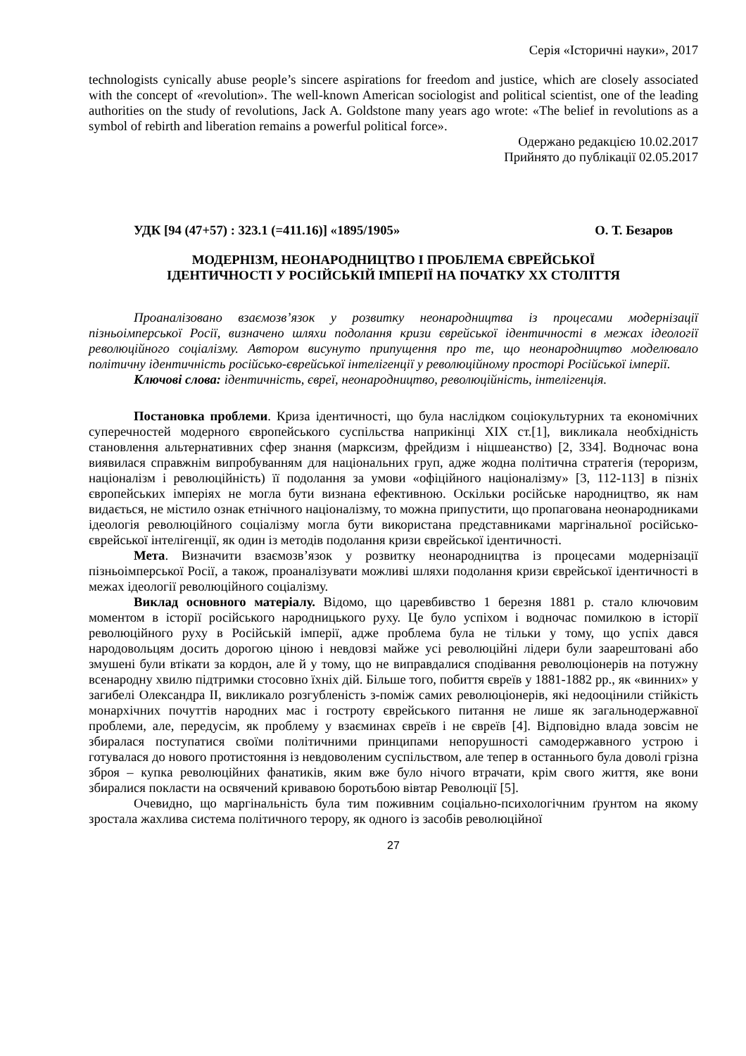Серія «Історичні науки», 2017
technologists cynically abuse people’s sincere aspirations for freedom and justice, which are closely associated with the concept of «revolution». The well-known American sociologist and political scientist, one of the leading authorities on the study of revolutions, Jack A. Goldstone many years ago wrote: «The belief in revolutions as a symbol of rebirth and liberation remains a powerful political force».
Одержано редакцією 10.02.2017
Прийнято до публікації 02.05.2017
УДК [94 (47+57) : 323.1 (=411.16)] «1895/1905» О. Т. Безаров
МОДЕРНІЗМ, НЕОНАРОДНИЦТВО І ПРОБЛЕМА ЄВРЕЙСЬКОЇ
ІДЕНТИЧНОСТІ У РОСІЙСЬКІЙ ІМПЕРІЇ НА ПОЧАТКУ ХХ СТОЛІТТЯ
Проаналізовано взаємозв’язок у розвитку неонародництва із процесами модернізації пізньоімперської Росії, визначено шляхи подолання кризи єврейської ідентичності в межах ідеології революційного соціалізму. Автором висунуто припущення про те, що неонародництво моделювало політичну ідентичність російсько-єврейської інтелігенції у революційному просторі Російської імперії.
Ключові слова: ідентичність, євреї, неонародництво, революційність, інтелігенція.
Постановка проблеми. Криза ідентичності, що була наслідком соціокультурних та економічних суперечностей модерного європейського суспільства наприкінці XIX ст.[1], викликала необхідність становлення альтернативних сфер знання (марксизм, фрейдизм і ніцшеанство) [2, 334]. Водночас вона виявилася справжнім випробуванням для національних груп, адже жодна політична стратегія (тероризм, націоналізм і революційність) її подолання за умови «офіційного націоналізму» [3, 112-113] в пізніх європейських імперіях не могла бути визнана ефективною. Оскільки російське народництво, як нам видається, не містило ознак етнічного націоналізму, то можна припустити, що пропагована неонародниками ідеологія революційного соціалізму могла бути використана представниками маргінальної російсько-єврейської інтелігенції, як один із методів подолання кризи єврейської ідентичності.
Мета. Визначити взаємозв’язок у розвитку неонародництва із процесами модернізації пізньоімперської Росії, а також, проаналізувати можливі шляхи подолання кризи єврейської ідентичності в межах ідеології революційного соціалізму.
Виклад основного матеріалу. Відомо, що царевбивство 1 березня 1881 р. стало ключовим моментом в історії російського народницького руху. Це було успіхом і водночас помилкою в історії революційного руху в Російській імперії, адже проблема була не тільки у тому, що успіх дався народовольцям досить дорогою ціною і невдовзі майже усі революційні лідери були заарештовані або змушені були втікати за кордон, але й у тому, що не виправдалися сподівання революціонерів на потужну всенародну хвилю підтримки стосовно їхніх дій. Більше того, побиття євреїв у 1881-1882 рр., як «винних» у загибелі Олександра ІІ, викликало розгубленість з-поміж самих революціонерів, які недооцінили стійкість монархічних почуттів народних мас і гостроту єврейського питання не лише як загальнодержавної проблеми, але, передусім, як проблему у взаєминах євреїв і не євреїв [4]. Відповідно влада зовсім не збиралася поступатися своїми політичними принципами непорушності самодержавного устрою і готувалася до нового протистояння із невдоволеним суспільством, але тепер в останнього була доволі грізна зброя – купка революційних фанатиків, яким вже було нічого втрачати, крім свого життя, яке вони збиралися покласти на освячений кривавою боротьбою вівтар Революції [5].
Очевидно, що маргінальність була тим поживним соціально-психологічним ґрунтом на якому зростала жахлива система політичного терору, як одного із засобів революційної
27